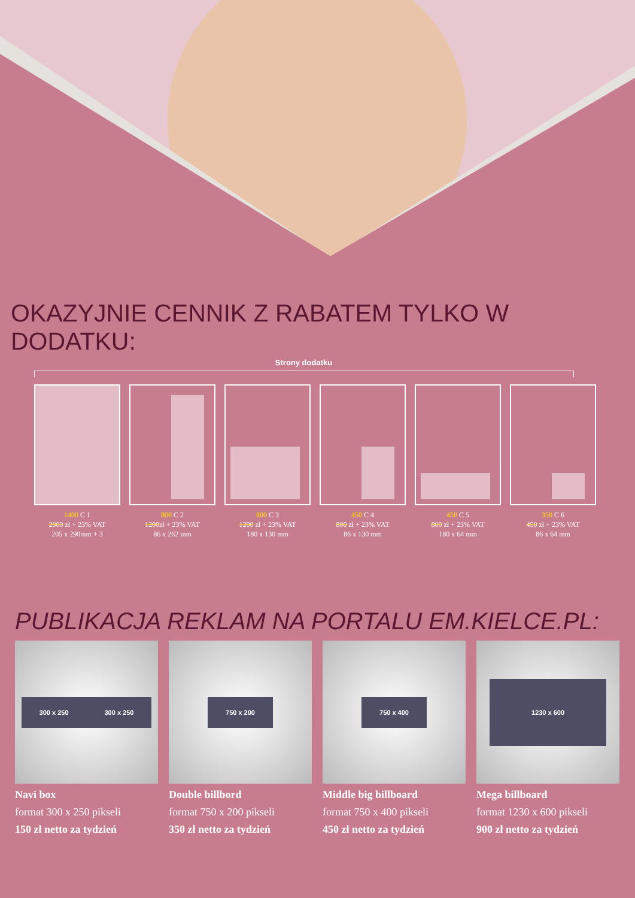OKAZYJNIE CENNIK Z RABATEM TYLKO W DODATKU:
Strony dodatku
1400 C 1
2000 zł + 23% VAT
205 x 290mm + 3
800 C 2
1200zł + 23% VAT
86 x 262 mm
800 C 3
1200 zł + 23% VAT
180 x 130 mm
450 C 4
800 zł + 23% VAT
86 x 130 mm
450 C 5
800 zł + 23% VAT
180 x 64 mm
350 C 6
450 zł + 23% VAT
86 x 64 mm
PUBLIKACJA REKLAM NA PORTALU EM.KIELCE.PL:
300 x 250 300 x 250
Navi box
format 300 x 250 pikseli
150 zł netto za tydzień
750 x 200
Double billbord
format 750 x 200 pikseli
350 zł netto za tydzień
750 x 400
Middle big billboard
format 750 x 400 pikseli
450 zł netto za tydzień
1230 x 600
Mega billboard
format 1230 x 600 pikseli
900 zł netto za tydzień